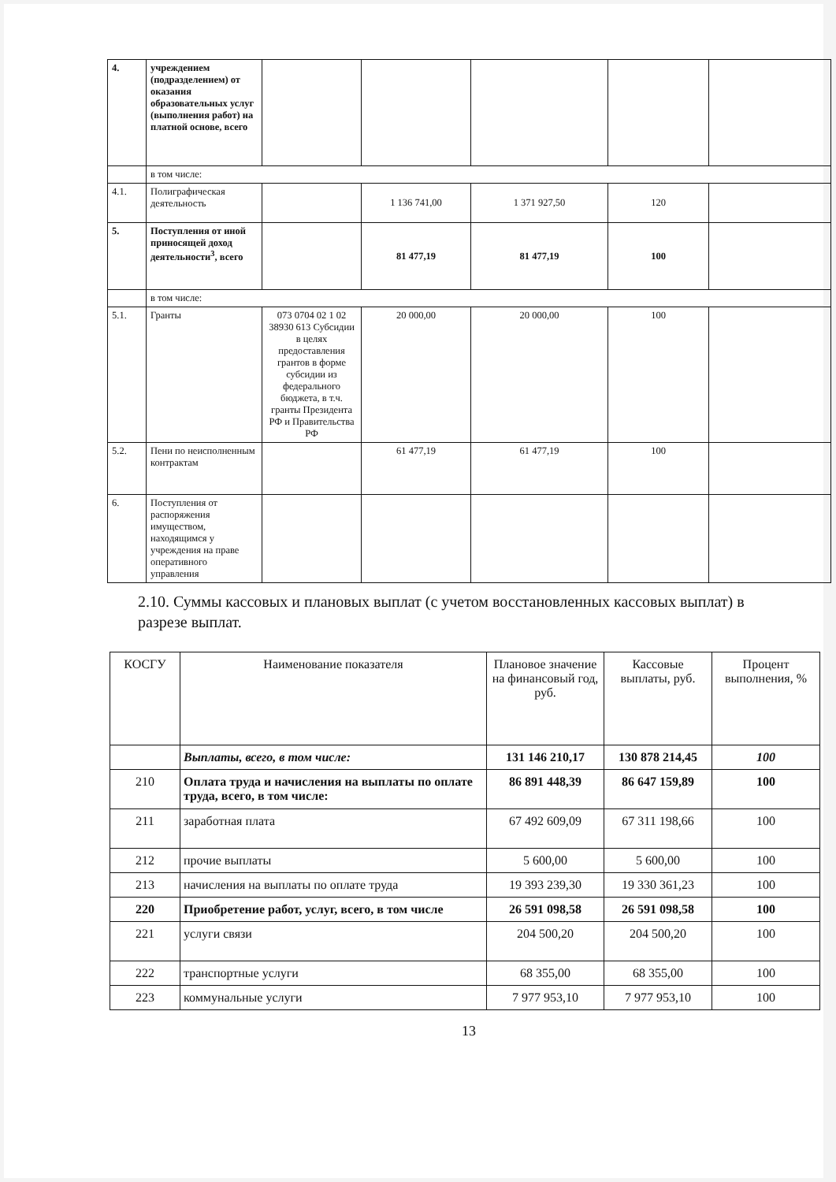| 4. | учреждением (подразделением) от оказания образовательных услуг (выполнения работ) на платной основе, всего | | | | | |
| | в том числе: | | | | | |
| 4.1. | Полиграфическая деятельность | | 1 136 741,00 | 1 371 927,50 | 120 | |
| 5. | Поступления от иной приносящей доход деятельности<sup>3</sup>, всего | | 81 477,19 | 81 477,19 | 100 | |
| | в том числе: | | | | | |
| 5.1. | Гранты | 073 0704 02 1 02 38930 613 Субсидии в целях предоставления грантов в форме субсидии из федерального бюджета, в т.ч. гранты Президента РФ и Правительства РФ | 20 000,00 | 20 000,00 | 100 | |
| 5.2. | Пени по неисполненным контрактам | | 61 477,19 | 61 477,19 | 100 | |
| 6. | Поступления от распоряжения имуществом, находящимся у учреждения на праве оперативного управления | | | | | |
2.10. Суммы кассовых и плановых выплат (с учетом восстановленных кассовых выплат) в разрезе выплат.
| КОСГУ | Наименование показателя | Плановое значение на финансовый год, руб. | Кассовые выплаты, руб. | Процент выполнения, % |
| --- | --- | --- | --- | --- |
| | Выплаты, всего, в том числе: | 131 146 210,17 | 130 878 214,45 | 100 |
| 210 | Оплата труда и начисления на выплаты по оплате труда, всего, в том числе: | 86 891 448,39 | 86 647 159,89 | 100 |
| 211 | заработная плата | 67 492 609,09 | 67 311 198,66 | 100 |
| 212 | прочие выплаты | 5 600,00 | 5 600,00 | 100 |
| 213 | начисления на выплаты по оплате труда | 19 393 239,30 | 19 330 361,23 | 100 |
| 220 | Приобретение работ, услуг, всего, в том числе | 26 591 098,58 | 26 591 098,58 | 100 |
| 221 | услуги связи | 204 500,20 | 204 500,20 | 100 |
| 222 | транспортные услуги | 68 355,00 | 68 355,00 | 100 |
| 223 | коммунальные услуги | 7 977 953,10 | 7 977 953,10 | 100 |
13